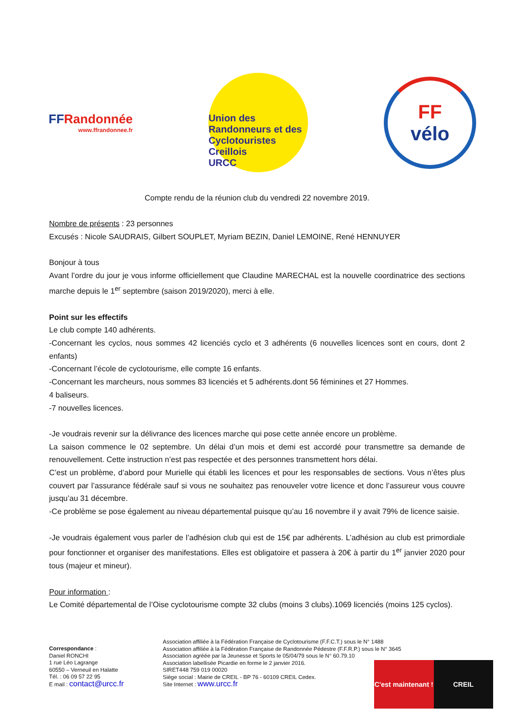FFRandonnée
www.ffrandonnee.fr
Union des Randonneurs et des Cyclotouristes Creillois
URCC
FF
vélo
Compte rendu de la réunion club du vendredi 22 novembre 2019.
Nombre de présents : 23 personnes
Excusés : Nicole SAUDRAIS, Gilbert SOUPLET, Myriam BEZIN, Daniel LEMOINE, René HENNUYER
Bonjour à tous
Avant l’ordre du jour je vous informe officiellement que Claudine MARECHAL est la nouvelle coordinatrice des sections marche depuis le 1<sup>er</sup> septembre (saison 2019/2020), merci à elle.
Point sur les effectifs
Le club compte 140 adhérents.
-Concernant les cyclos, nous sommes 42 licenciés cyclo et 3 adhérents (6 nouvelles licences sont en cours, dont 2 enfants)
-Concernant l’école de cyclotourisme, elle compte 16 enfants.
-Concernant les marcheurs, nous sommes 83 licenciés et 5 adhérents.dont 56 féminines et 27 Hommes.
4 baliseurs.
-7 nouvelles licences.
-Je voudrais revenir sur la délivrance des licences marche qui pose cette année encore un problème.
La saison commence le 02 septembre. Un délai d’un mois et demi est accordé pour transmettre sa demande de renouvellement. Cette instruction n’est pas respectée et des personnes transmettent hors délai.
C’est un problème, d’abord pour Murielle qui établi les licences et pour les responsables de sections. Vous n’êtes plus couvert par l’assurance fédérale sauf si vous ne souhaitez pas renouveler votre licence et donc l’assureur vous couvre jusqu’au 31 décembre.
-Ce problème se pose également au niveau départemental puisque qu’au 16 novembre il y avait 79% de licence saisie.
-Je voudrais également vous parler de l’adhésion club qui est de 15€ par adhérents. L’adhésion au club est primordiale pour fonctionner et organiser des manifestations. Elles est obligatoire et passera à 20€ à partir du 1<sup>er</sup> janvier 2020 pour tous (majeur et mineur).
Pour information :
Le Comité départemental de l’Oise cyclotourisme compte 32 clubs (moins 3 clubs).1069 licenciés (moins 125 cyclos).
Correspondance :
Daniel RONCHI
1 rue Léo Lagrange
60550 – Verneuil en Halatte
Tél. : 06 09 57 22 95
E mail : contact@urcc.fr
Association affiliée à la Fédération Française de Cyclotourisme (F.F.C.T.) sous le N° 1488
Association affiliée à la Fédération Française de Randonnée Pédestre (F.F.R.P.) sous le N° 3645
Association agréée par la Jeunesse et Sports le 05/04/79 sous le N° 60.79.10
Association labellisée Picardie en forme le 2 janvier 2016.
SIRET448 759 019 00020
Siège social : Mairie de CREIL - BP 76 - 60109 CREIL Cedex.
Site Internet : www.urcc.fr
C'est maintenant ! CREIL